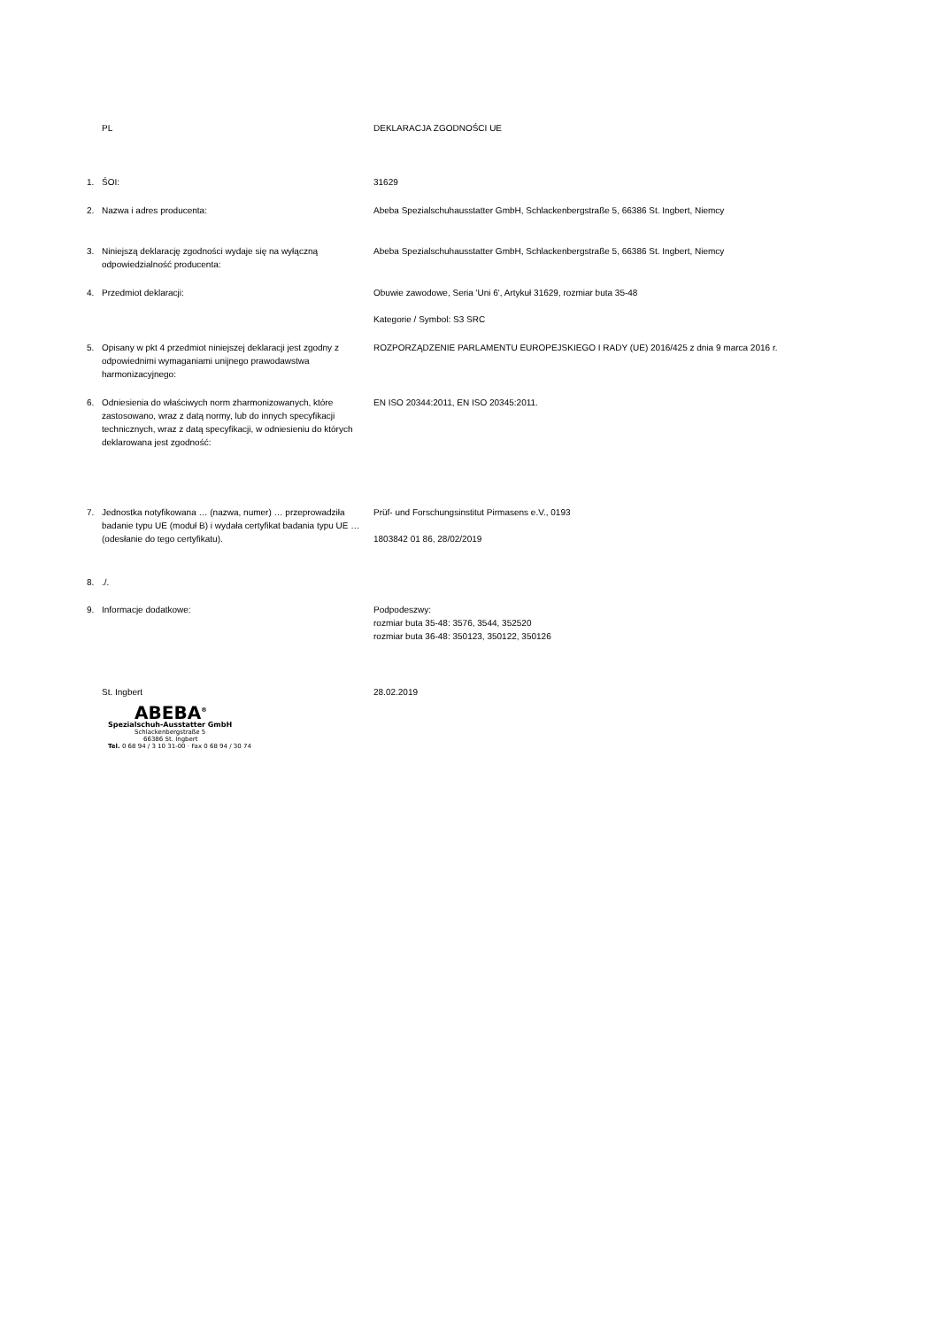PL DEKLARACJA ZGODNOŚCI UE
1. ŚOI: 31629
2. Nazwa i adres producenta: Abeba Spezialschuhausstatter GmbH, Schlackenbergstraße 5, 66386 St. Ingbert, Niemcy
3. Niniejszą deklarację zgodności wydaje się na wyłączną odpowiedzialność producenta:
Abeba Spezialschuhausstatter GmbH, Schlackenbergstraße 5, 66386 St. Ingbert, Niemcy
4. Przedmiot deklaracji: Obuwie zawodowe, Seria 'Uni 6', Artykuł 31629, rozmiar buta 35-48
Kategorie / Symbol: S3 SRC
5. Opisany w pkt 4 przedmiot niniejszej deklaracji jest zgodny z odpowiednimi wymaganiami unijnego prawodawstwa harmonizacyjnego:
ROZPORZĄDZENIE PARLAMENTU EUROPEJSKIEGO I RADY (UE) 2016/425 z dnia 9 marca 2016 r.
6. Odniesienia do właściwych norm zharmonizowanych, które zastosowano, wraz z datą normy, lub do innych specyfikacji technicznych, wraz z datą specyfikacji, w odniesieniu do których deklarowana jest zgodność:
EN ISO 20344:2011, EN ISO 20345:2011.
7. Jednostka notyfikowana … (nazwa, numer) … przeprowadziła badanie typu UE (moduł B) i wydała certyfikat badania typu UE … (odesłanie do tego certyfikatu).
Prüf- und Forschungsinstitut Pirmasens e.V., 0193
1803842 01 86, 28/02/2019
8. ./.
9. Informacje dodatkowe: Podpodeszwy:
rozmiar buta 35-48: 3576, 3544, 352520
rozmiar buta 36-48: 350123, 350122, 350126
St. Ingbert 28.02.2019
ABEBA<sup>®</sup>
Spezialschuh-Ausstatter GmbH
Schlackenbergstraße 5
66386 St. Ingbert
Tel. 0 68 94 / 3 10 31-00 · Fax 0 68 94 / 30 74